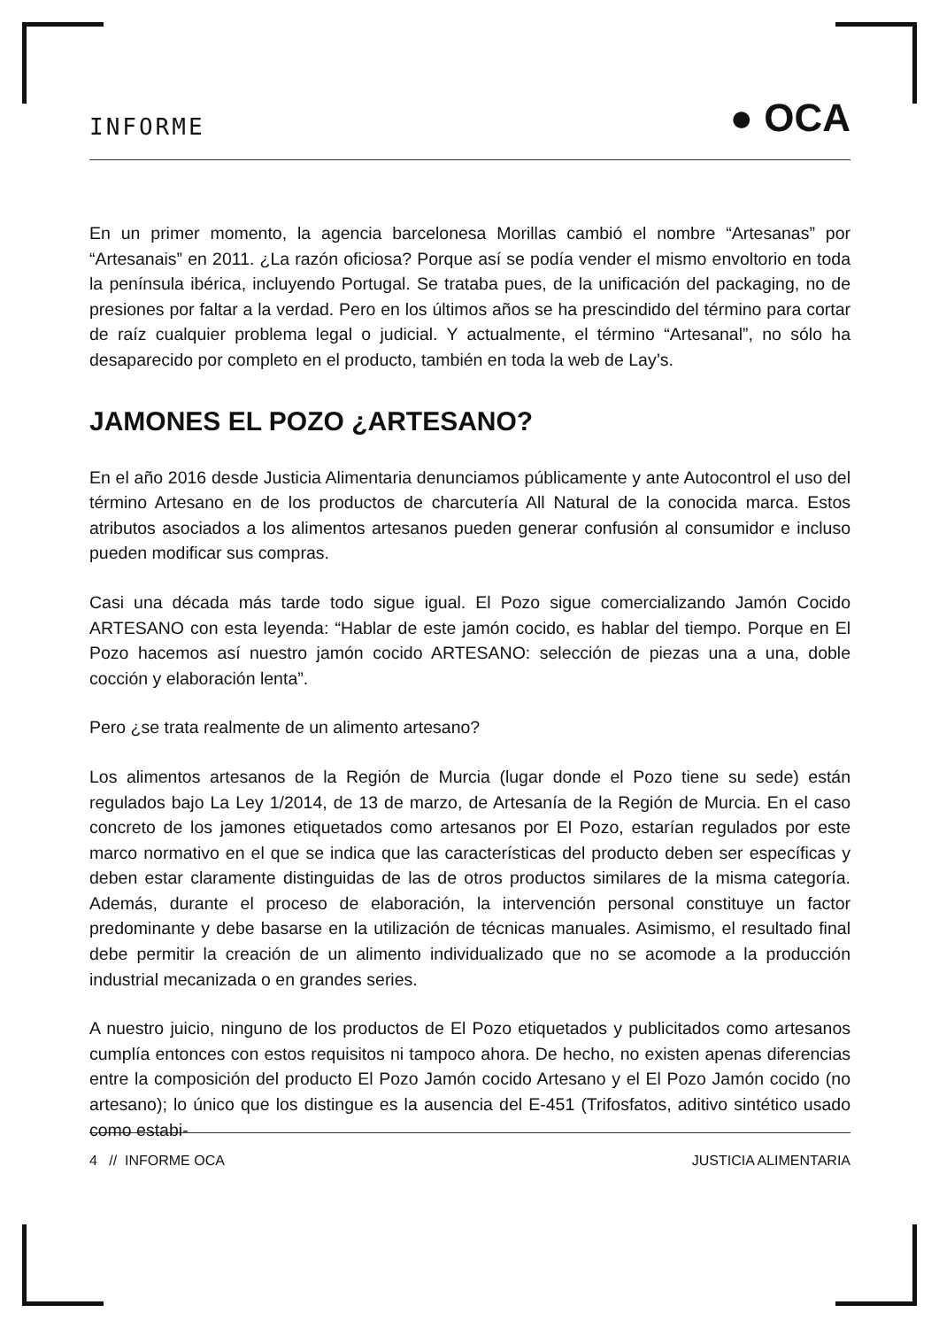INFORME ● OCA
En un primer momento, la agencia barcelonesa Morillas cambió el nombre “Artesanas” por “Artesanais” en 2011. ¿La razón oficiosa? Porque así se podía vender el mismo envoltorio en toda la península ibérica, incluyendo Portugal. Se trataba pues, de la unificación del packaging, no de presiones por faltar a la verdad. Pero en los últimos años se ha prescindido del término para cortar de raíz cualquier problema legal o judicial. Y actualmente, el término “Artesanal”, no sólo ha desaparecido por completo en el producto, también en toda la web de Lay’s.
JAMONES EL POZO ¿ARTESANO?
En el año 2016 desde Justicia Alimentaria denunciamos públicamente y ante Autocontrol el uso del término Artesano en de los productos de charcutería All Natural de la conocida marca. Estos atributos asociados a los alimentos artesanos pueden generar confusión al consumidor e incluso pueden modificar sus compras.
Casi una década más tarde todo sigue igual. El Pozo sigue comercializando Jamón Cocido ARTESANO con esta leyenda: “Hablar de este jamón cocido, es hablar del tiempo. Porque en El Pozo hacemos así nuestro jamón cocido ARTESANO: selección de piezas una a una, doble cocción y elaboración lenta”.
Pero ¿se trata realmente de un alimento artesano?
Los alimentos artesanos de la Región de Murcia (lugar donde el Pozo tiene su sede) están regulados bajo La Ley 1/2014, de 13 de marzo, de Artesanía de la Región de Murcia. En el caso concreto de los jamones etiquetados como artesanos por El Pozo, estarían regulados por este marco normativo en el que se indica que las características del producto deben ser específicas y deben estar claramente distinguidas de las de otros productos similares de la misma categoría. Además, durante el proceso de elaboración, la intervención personal constituye un factor predominante y debe basarse en la utilización de técnicas manuales. Asimismo, el resultado final debe permitir la creación de un alimento individualizado que no se acomode a la producción industrial mecanizada o en grandes series.
A nuestro juicio, ninguno de los productos de El Pozo etiquetados y publicitados como artesanos cumplía entonces con estos requisitos ni tampoco ahora. De hecho, no existen apenas diferencias entre la composición del producto El Pozo Jamón cocido Artesano y el El Pozo Jamón cocido (no artesano); lo único que los distingue es la ausencia del E-451 (Trifosfatos, aditivo sintético usado como estabi-
4 // INFORME OCA JUSTICIA ALIMENTARIA